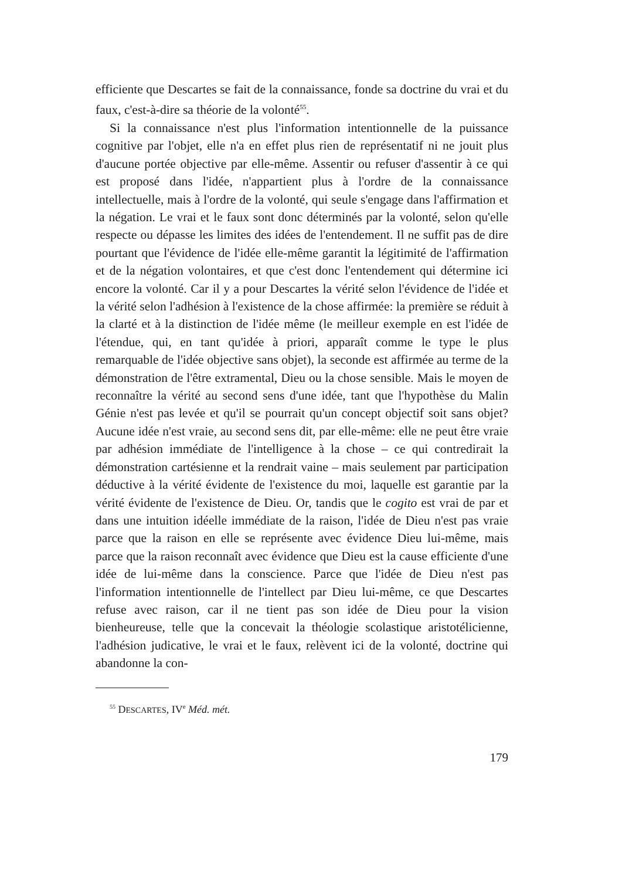efficiente que Descartes se fait de la connaissance, fonde sa doctrine du vrai et du faux, c'est-à-dire sa théorie de la volonté<sup>55</sup>.
Si la connaissance n'est plus l'information intentionnelle de la puissance cognitive par l'objet, elle n'a en effet plus rien de représentatif ni ne jouit plus d'aucune portée objective par elle-même. Assentir ou refuser d'assentir à ce qui est proposé dans l'idée, n'appartient plus à l'ordre de la connaissance intellectuelle, mais à l'ordre de la volonté, qui seule s'engage dans l'affirmation et la négation. Le vrai et le faux sont donc déterminés par la volonté, selon qu'elle respecte ou dépasse les limites des idées de l'entendement. Il ne suffit pas de dire pourtant que l'évidence de l'idée elle-même garantit la légitimité de l'affirmation et de la négation volontaires, et que c'est donc l'entendement qui détermine ici encore la volonté. Car il y a pour Descartes la vérité selon l'évidence de l'idée et la vérité selon l'adhésion à l'existence de la chose affirmée: la première se réduit à la clarté et à la distinction de l'idée même (le meilleur exemple en est l'idée de l'étendue, qui, en tant qu'idée à priori, apparaît comme le type le plus remarquable de l'idée objective sans objet), la seconde est affirmée au terme de la démonstration de l'être extramental, Dieu ou la chose sensible. Mais le moyen de reconnaître la vérité au second sens d'une idée, tant que l'hypothèse du Malin Génie n'est pas levée et qu'il se pourrait qu'un concept objectif soit sans objet? Aucune idée n'est vraie, au second sens dit, par elle-même: elle ne peut être vraie par adhésion immédiate de l'intelligence à la chose – ce qui contredirait la démonstration cartésienne et la rendrait vaine – mais seulement par participation déductive à la vérité évidente de l'existence du moi, laquelle est garantie par la vérité évidente de l'existence de Dieu. Or, tandis que le cogito est vrai de par et dans une intuition idéelle immédiate de la raison, l'idée de Dieu n'est pas vraie parce que la raison en elle se représente avec évidence Dieu lui-même, mais parce que la raison reconnaît avec évidence que Dieu est la cause efficiente d'une idée de lui-même dans la conscience. Parce que l'idée de Dieu n'est pas l'information intentionnelle de l'intellect par Dieu lui-même, ce que Descartes refuse avec raison, car il ne tient pas son idée de Dieu pour la vision bienheureuse, telle que la concevait la théologie scolastique aristotélicienne, l'adhésion judicative, le vrai et le faux, relèvent ici de la volonté, doctrine qui abandonne la con-
<sup>55</sup> DESCARTES, IV<sup>e</sup> Méd. mét.
179